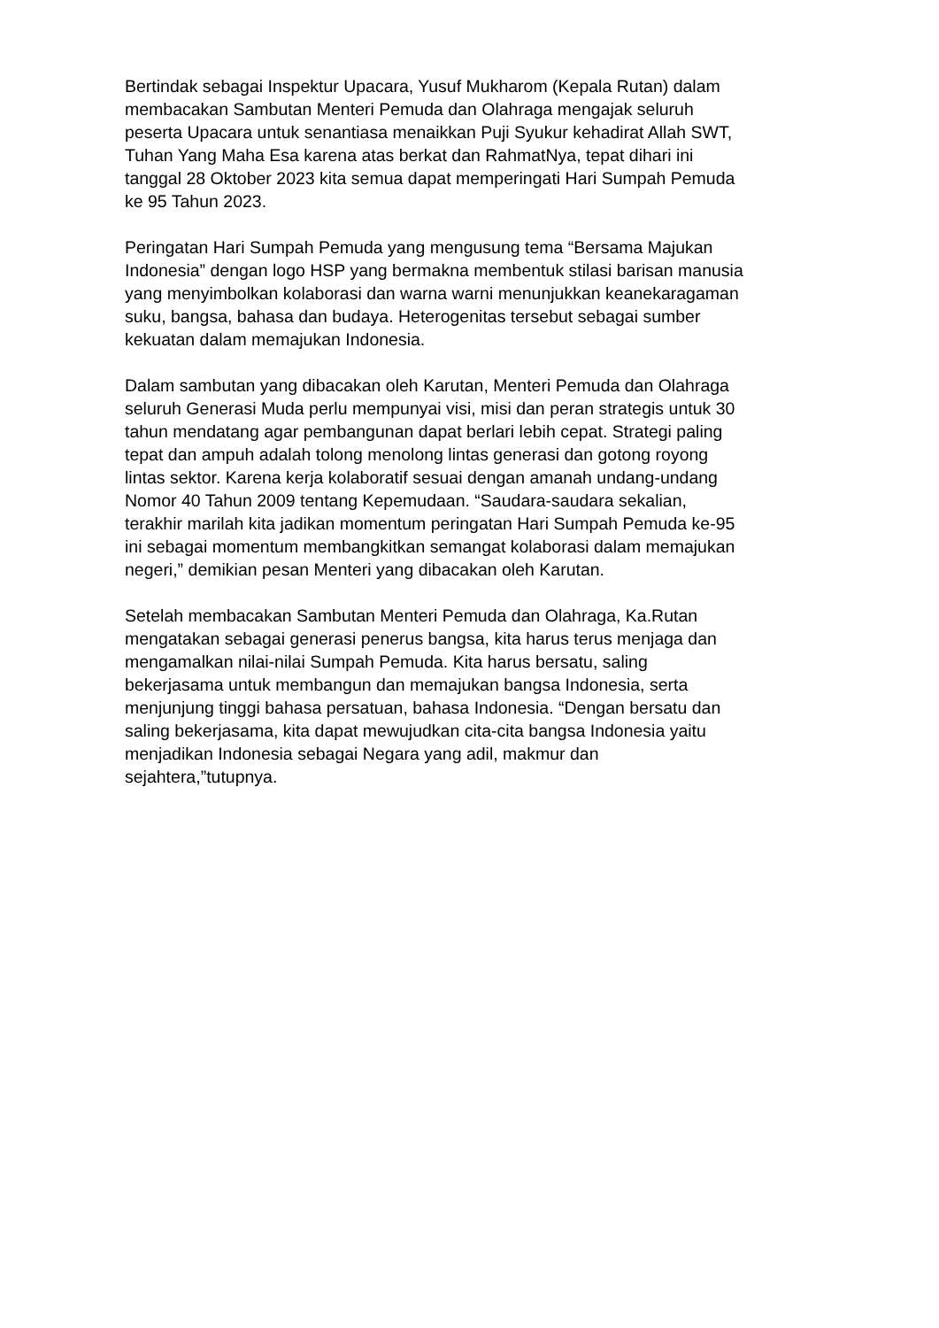Bertindak sebagai Inspektur Upacara, Yusuf Mukharom (Kepala Rutan) dalam
membacakan Sambutan Menteri Pemuda dan Olahraga mengajak seluruh
peserta Upacara untuk senantiasa menaikkan Puji Syukur kehadirat Allah SWT,
Tuhan Yang Maha Esa karena atas berkat dan RahmatNya, tepat dihari ini
tanggal 28 Oktober 2023 kita semua dapat memperingati Hari Sumpah Pemuda
ke 95 Tahun 2023.
Peringatan Hari Sumpah Pemuda yang mengusung tema “Bersama Majukan
Indonesia” dengan logo HSP yang bermakna membentuk stilasi barisan manusia
yang menyimbolkan kolaborasi dan warna warni menunjukkan keanekaragaman
suku, bangsa, bahasa dan budaya. Heterogenitas tersebut sebagai sumber
kekuatan dalam memajukan Indonesia.
Dalam sambutan yang dibacakan oleh Karutan, Menteri Pemuda dan Olahraga
seluruh Generasi Muda perlu mempunyai visi, misi dan peran strategis untuk 30
tahun mendatang agar pembangunan dapat berlari lebih cepat. Strategi paling
tepat dan ampuh adalah tolong menolong lintas generasi dan gotong royong
lintas sektor. Karena kerja kolaboratif sesuai dengan amanah undang-undang
Nomor 40 Tahun 2009 tentang Kepemudaan. “Saudara-saudara sekalian,
terakhir marilah kita jadikan momentum peringatan Hari Sumpah Pemuda ke-95
ini sebagai momentum membangkitkan semangat kolaborasi dalam memajukan
negeri,” demikian pesan Menteri yang dibacakan oleh Karutan.
Setelah membacakan Sambutan Menteri Pemuda dan Olahraga, Ka.Rutan
mengatakan sebagai generasi penerus bangsa, kita harus terus menjaga dan
mengamalkan nilai-nilai Sumpah Pemuda. Kita harus bersatu, saling
bekerjasama untuk membangun dan memajukan bangsa Indonesia, serta
menjunjung tinggi bahasa persatuan, bahasa Indonesia. “Dengan bersatu dan
saling bekerjasama, kita dapat mewujudkan cita-cita bangsa Indonesia yaitu
menjadikan Indonesia sebagai Negara yang adil, makmur dan
sejahtera,”tutupnya.